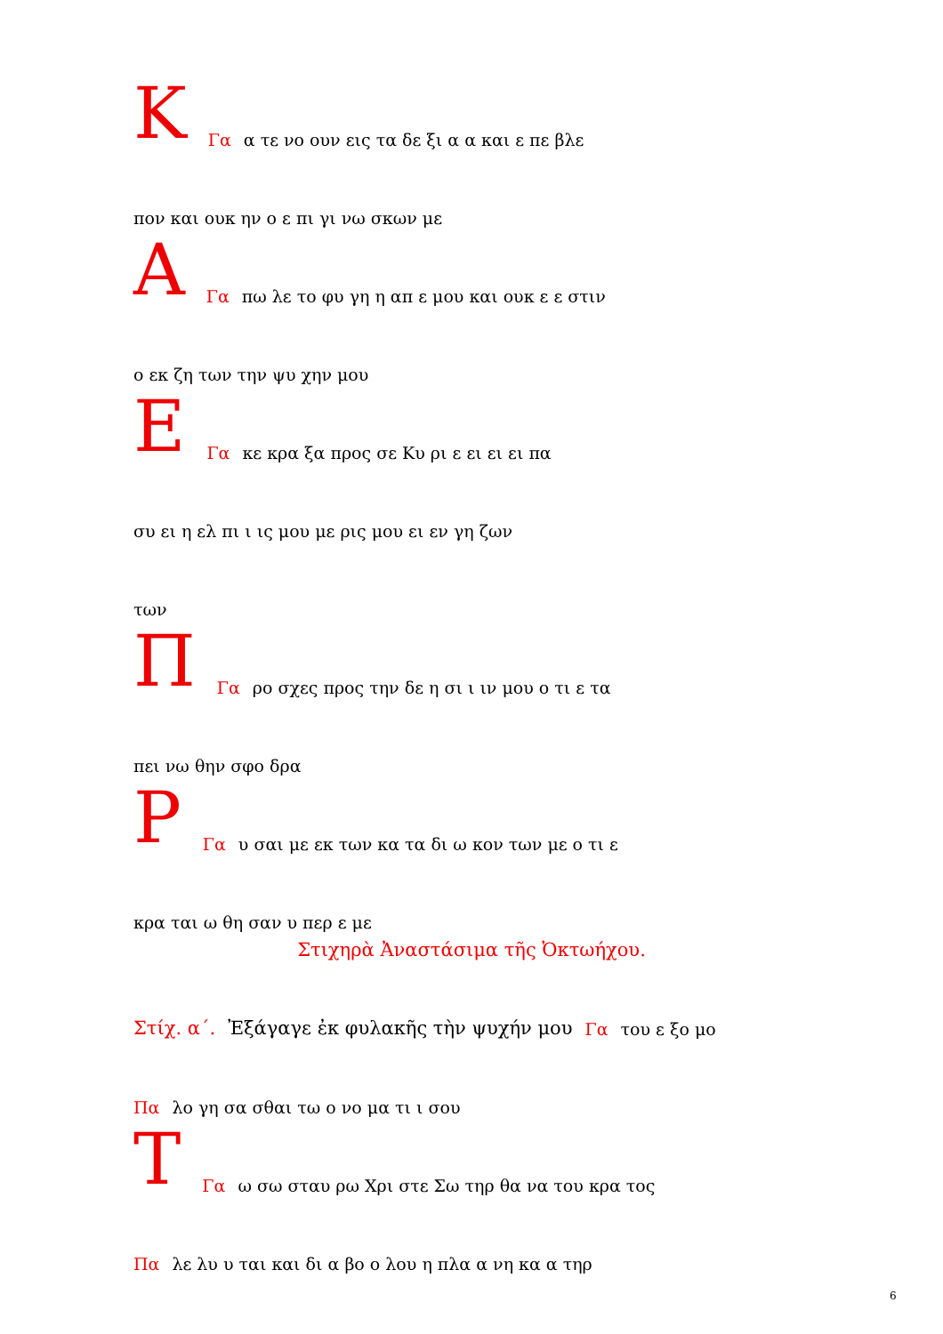Κ Γα α τε νο ουν εις τα δε ξι α α και ε πε βλε
πον και ουκ ην ο ε πι γι νω σκων με
Α Γα πω λε το φυ γη η απ ε μου και ουκ ε ε στιν
ο εκ ζη των την ψυ χην μου
Ε Γα κε κρα ξα προς σε Κυ ρι ε ει ει ει πα
συ ει η ελ πι ι ις μου με ρις μου ει εν γη ζων
των
Π Γα ρο σχες προς την δε η σι ι ιν μου ο τι ε τα
πει νω θην σφο δρα
Ρ Γα υ σαι με εκ των κα τα δι ω κον των με ο τι ε
κρα ται ω θη σαν υ περ ε με
Στιχηρὰ Ἀναστάσιμα τῆς Ὀκτωήχου.
Στίχ. α΄. Ἐξάγαγε ἐκ φυλακῆς τὴν ψυχήν μου Γα του ε ξο μο
Πα λο γη σα σθαι τω ο νο μα τι ι σου
Τ Γα ω σω σταυ ρω Χρι στε Σω τηρ θα να του κρα τος
Πα λε λυ υ ται και δι α βο ο λου η πλα α νη κα α τηρ
6